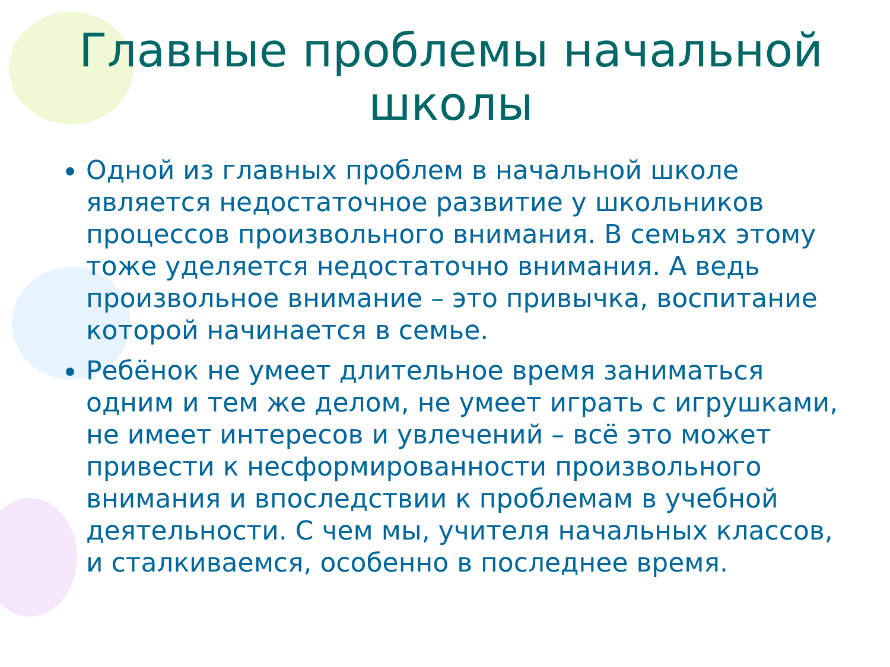Главные проблемы начальной школы
Одной из главных проблем в начальной школе является недостаточное развитие у школьников процессов произвольного внимания. В семьях этому тоже уделяется недостаточно внимания. А ведь произвольное внимание – это привычка, воспитание которой начинается в семье.
Ребёнок не умеет длительное время заниматься одним и тем же делом, не умеет играть с игрушками, не имеет интересов и увлечений – всё это может привести к несформированности произвольного внимания и впоследствии к проблемам в учебной деятельности. С чем мы, учителя начальных классов, и сталкиваемся, особенно в последнее время.